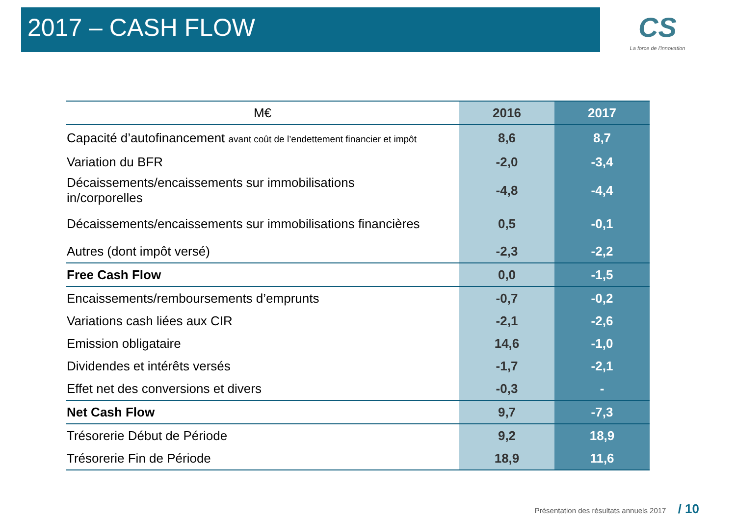2017 – CASH FLOW
CS
La force de l'innovation
| M€ | 2016 | 2017 |
| --- | --- | --- |
| Capacité d’autofinancement avant coût de l’endettement financier et impôt | 8,6 | 8,7 |
| Variation du BFR | -2,0 | -3,4 |
| Décaissements/encaissements sur immobilisations in/corporelles | -4,8 | -4,4 |
| Décaissements/encaissements sur immobilisations financières | 0,5 | -0,1 |
| Autres (dont impôt versé) | -2,3 | -2,2 |
| Free Cash Flow | 0,0 | -1,5 |
| Encaissements/remboursements d’emprunts | -0,7 | -0,2 |
| Variations cash liées aux CIR | -2,1 | -2,6 |
| Emission obligataire | 14,6 | -1,0 |
| Dividendes et intérêts versés | -1,7 | -2,1 |
| Effet net des conversions et divers | -0,3 | - |
| Net Cash Flow | 9,7 | -7,3 |
| Trésorerie Début de Période | 9,2 | 18,9 |
| Trésorerie Fin de Période | 18,9 | 11,6 |
Présentation des résultats annuels 2017 / 10